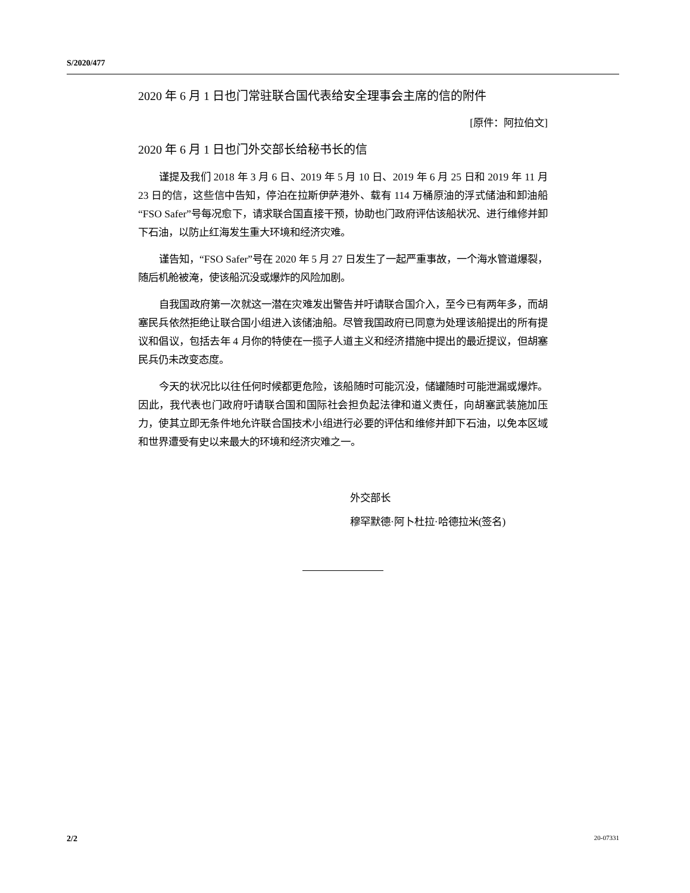S/2020/477
2020 年 6 月 1 日也门常驻联合国代表给安全理事会主席的信的附件
[原件：阿拉伯文]
2020 年 6 月 1 日也门外交部长给秘书长的信
谨提及我们 2018 年 3 月 6 日、2019 年 5 月 10 日、2019 年 6 月 25 日和 2019 年 11 月 23 日的信，这些信中告知，停泊在拉斯伊萨港外、载有 114 万桶原油的浮式储油和卸油船“FSO Safer”号每况愈下，请求联合国直接干预，协助也门政府评估该船状况、进行维修并卸下石油，以防止红海发生重大环境和经济灾难。
谨告知，“FSO Safer”号在 2020 年 5 月 27 日发生了一起严重事故，一个海水管道爆裂，随后机舱被淹，使该船沉没或爆炸的风险加剧。
自我国政府第一次就这一潜在灾难发出警告并吁请联合国介入，至今已有两年多，而胡塞民兵依然拒绝让联合国小组进入该储油船。尽管我国政府已同意为处理该船提出的所有提议和倡议，包括去年 4 月你的特使在一揽子人道主义和经济措施中提出的最近提议，但胡塞民兵仍未改变态度。
今天的状况比以往任何时候都更危险，该船随时可能沉没，储罐随时可能泄漏或爆炸。因此，我代表也门政府吁请联合国和国际社会担负起法律和道义责任，向胡塞武装施加压力，使其立即无条件地允许联合国技术小组进行必要的评估和维修并卸下石油，以免本区域和世界遭受有史以来最大的环境和经济灾难之一。
外交部长
穆罕默德·阿卜杜拉·哈德拉米(签名)
2/2 20-07331